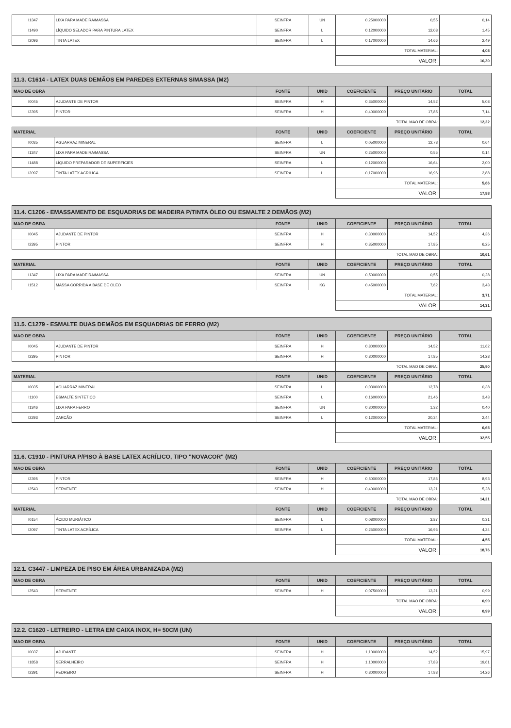| I1347 | LIXA PARA MADEIRA/MASSA | SEINFRA | UN | 0,25000000 | 0,55 | 0,14 |
| I1490 | LÍQUIDO SELADOR PARA PINTURA LATEX | SEINFRA | L | 0,12000000 | 12,08 | 1,45 |
| I2096 | TINTA LATEX | SEINFRA | L | 0,17000000 | 14,66 | 2,49 |
| | | | | TOTAL MATERIAL: | | 4,08 |
| | | | | VALOR: | | 16,30 |
| 11.3. C1614 - LATEX DUAS DEMÃOS EM PAREDES EXTERNAS S/MASSA (M2) | | | | | | |
| --- | --- | --- | --- | --- | --- | --- |
| MAO DE OBRA | | FONTE | UNID | COEFICIENTE | PREÇO UNITÁRIO | TOTAL |
| I0045 | AJUDANTE DE PINTOR | SEINFRA | H | 0,35000000 | 14,52 | 5,08 |
| I2395 | PINTOR | SEINFRA | H | 0,40000000 | 17,85 | 7,14 |
| | | | | TOTAL MAO DE OBRA: | | 12,22 |
| MATERIAL | | FONTE | UNID | COEFICIENTE | PREÇO UNITÁRIO | TOTAL |
| I0035 | AGUARRAZ MINERAL | SEINFRA | L | 0,05000000 | 12,78 | 0,64 |
| I1347 | LIXA PARA MADEIRA/MASSA | SEINFRA | UN | 0,25000000 | 0,55 | 0,14 |
| I1488 | LÍQUIDO PREPARADOR DE SUPERFICIES | SEINFRA | L | 0,12000000 | 16,64 | 2,00 |
| I2097 | TINTA LATEX ACRÍLICA | SEINFRA | L | 0,17000000 | 16,96 | 2,88 |
| | | | | TOTAL MATERIAL: | | 5,66 |
| | | | | VALOR: | | 17,88 |
| 11.4. C1206 - EMASSAMENTO DE ESQUADRIAS DE MADEIRA P/TINTA ÓLEO OU ESMALTE 2 DEMÃOS (M2) | | | | | | |
| --- | --- | --- | --- | --- | --- | --- |
| MAO DE OBRA | | FONTE | UNID | COEFICIENTE | PREÇO UNITÁRIO | TOTAL |
| I0045 | AJUDANTE DE PINTOR | SEINFRA | H | 0,30000000 | 14,52 | 4,36 |
| I2395 | PINTOR | SEINFRA | H | 0,35000000 | 17,85 | 6,25 |
| | | | | TOTAL MAO DE OBRA: | | 10,61 |
| MATERIAL | | FONTE | UNID | COEFICIENTE | PREÇO UNITÁRIO | TOTAL |
| I1347 | LIXA PARA MADEIRA/MASSA | SEINFRA | UN | 0,50000000 | 0,55 | 0,28 |
| I1512 | MASSA CORRIDA A BASE DE OLEO | SEINFRA | KG | 0,45000000 | 7,62 | 3,43 |
| | | | | TOTAL MATERIAL: | | 3,71 |
| | | | | VALOR: | | 14,31 |
| 11.5. C1279 - ESMALTE DUAS DEMÃOS EM ESQUADRIAS DE FERRO (M2) | | | | | | |
| --- | --- | --- | --- | --- | --- | --- |
| MAO DE OBRA | | FONTE | UNID | COEFICIENTE | PREÇO UNITÁRIO | TOTAL |
| I0045 | AJUDANTE DE PINTOR | SEINFRA | H | 0,80000000 | 14,52 | 11,62 |
| I2395 | PINTOR | SEINFRA | H | 0,80000000 | 17,85 | 14,28 |
| | | | | TOTAL MAO DE OBRA: | | 25,90 |
| MATERIAL | | FONTE | UNID | COEFICIENTE | PREÇO UNITÁRIO | TOTAL |
| I0035 | AGUARRAZ MINERAL | SEINFRA | L | 0,03000000 | 12,78 | 0,38 |
| I1100 | ESMALTE SINTETICO | SEINFRA | L | 0,16000000 | 21,46 | 3,43 |
| I1346 | LIXA PARA FERRO | SEINFRA | UN | 0,30000000 | 1,32 | 0,40 |
| I2293 | ZARCÃO | SEINFRA | L | 0,12000000 | 20,34 | 2,44 |
| | | | | TOTAL MATERIAL: | | 6,65 |
| | | | | VALOR: | | 32,55 |
| 11.6. C1910 - PINTURA P/PISO À BASE LATEX ACRÍLICO, TIPO "NOVACOR" (M2) | | | | | | |
| --- | --- | --- | --- | --- | --- | --- |
| MAO DE OBRA | | FONTE | UNID | COEFICIENTE | PREÇO UNITÁRIO | TOTAL |
| I2395 | PINTOR | SEINFRA | H | 0,50000000 | 17,85 | 8,93 |
| I2543 | SERVENTE | SEINFRA | H | 0,40000000 | 13,21 | 5,28 |
| | | | | TOTAL MAO DE OBRA: | | 14,21 |
| MATERIAL | | FONTE | UNID | COEFICIENTE | PREÇO UNITÁRIO | TOTAL |
| I0154 | ÁCIDO MURIÁTICO | SEINFRA | L | 0,08000000 | 3,87 | 0,31 |
| I2097 | TINTA LATEX ACRÍLICA | SEINFRA | L | 0,25000000 | 16,96 | 4,24 |
| | | | | TOTAL MATERIAL: | | 4,55 |
| | | | | VALOR: | | 18,76 |
| 12.1. C3447 - LIMPEZA DE PISO EM ÁREA URBANIZADA (M2) | | | | | | |
| --- | --- | --- | --- | --- | --- | --- |
| MAO DE OBRA | | FONTE | UNID | COEFICIENTE | PREÇO UNITÁRIO | TOTAL |
| I2543 | SERVENTE | SEINFRA | H | 0,07500000 | 13,21 | 0,99 |
| | | | | TOTAL MAO DE OBRA: | | 0,99 |
| | | | | VALOR: | | 0,99 |
| 12.2. C1620 - LETREIRO - LETRA EM CAIXA INOX, H= 50CM (UN) | | | | | | |
| --- | --- | --- | --- | --- | --- | --- |
| MAO DE OBRA | | FONTE | UNID | COEFICIENTE | PREÇO UNITÁRIO | TOTAL |
| I0037 | AJUDANTE | SEINFRA | H | 1,10000000 | 14,52 | 15,97 |
| I1858 | SERRALHEIRO | SEINFRA | H | 1,10000000 | 17,83 | 19,61 |
| I2391 | PEDREIRO | SEINFRA | H | 0,80000000 | 17,83 | 14,26 |